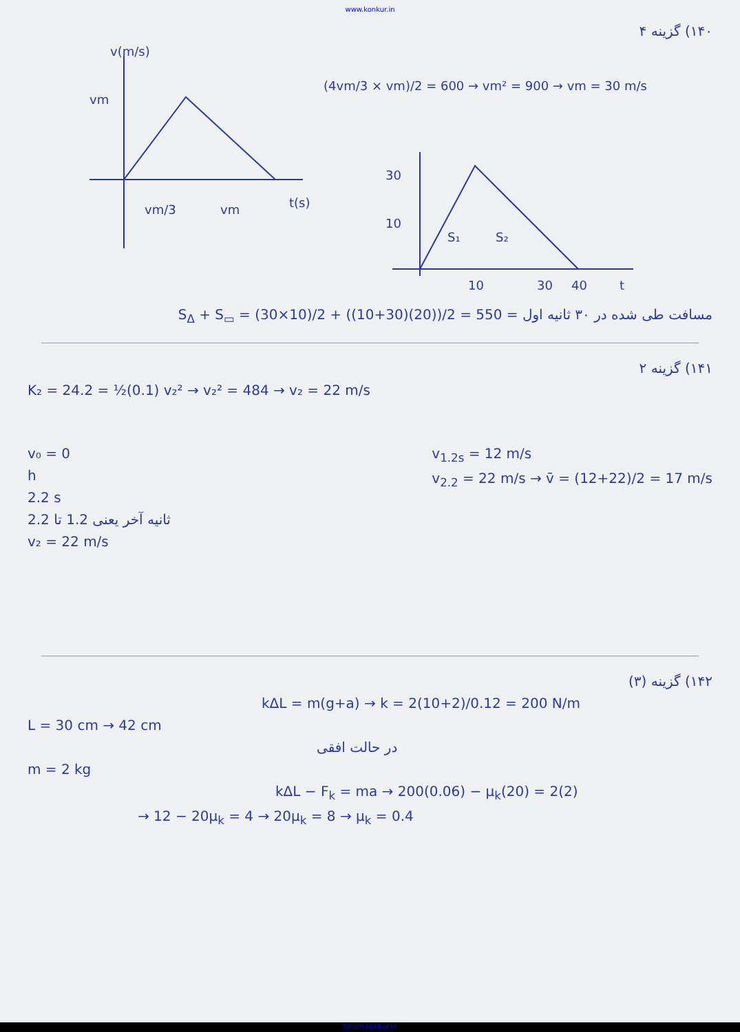www.konkur.in
۱۴۰) گزینه ۴
v(m/s)
vm
t(s)
vm/3
vm
(4vm/3 × vm)/2 = 600 → vm² = 900 → vm = 30 m/s
30
10
S₁
S₂
10
30
40
t
مسافت طی شده در ۳۰ ثانیه اول = S<sub>Δ</sub> + S<sub>▭</sub> = (30×10)/2 + ((10+30)(20))/2 = 550
۱۴۱) گزینه ۲
K₂ = 24.2 = ½(0.1) v₂² → v₂² = 484 → v₂ = 22 m/s
v₀ = 0
h
2.2 s
ثانیه آخر یعنی 1.2 تا 2.2
v₂ = 22 m/s
v<sub>1.2s</sub> = 12 m/s
v<sub>2.2</sub> = 22 m/s → v̄ = (12+22)/2 = 17 m/s
۱۴۲) گزینه (۳)
kΔL = m(g+a) → k = 2(10+2)/0.12 = 200 N/m
L = 30 cm → 42 cm
در حالت افقی
m = 2 kg
kΔL − F<sub>k</sub> = ma → 200(0.06) − μ<sub>k</sub>(20) = 2(2)
→ 12 − 20μ<sub>k</sub> = 4 → 20μ<sub>k</sub> = 8 → μ<sub>k</sub> = 0.4
forum.konkur.in